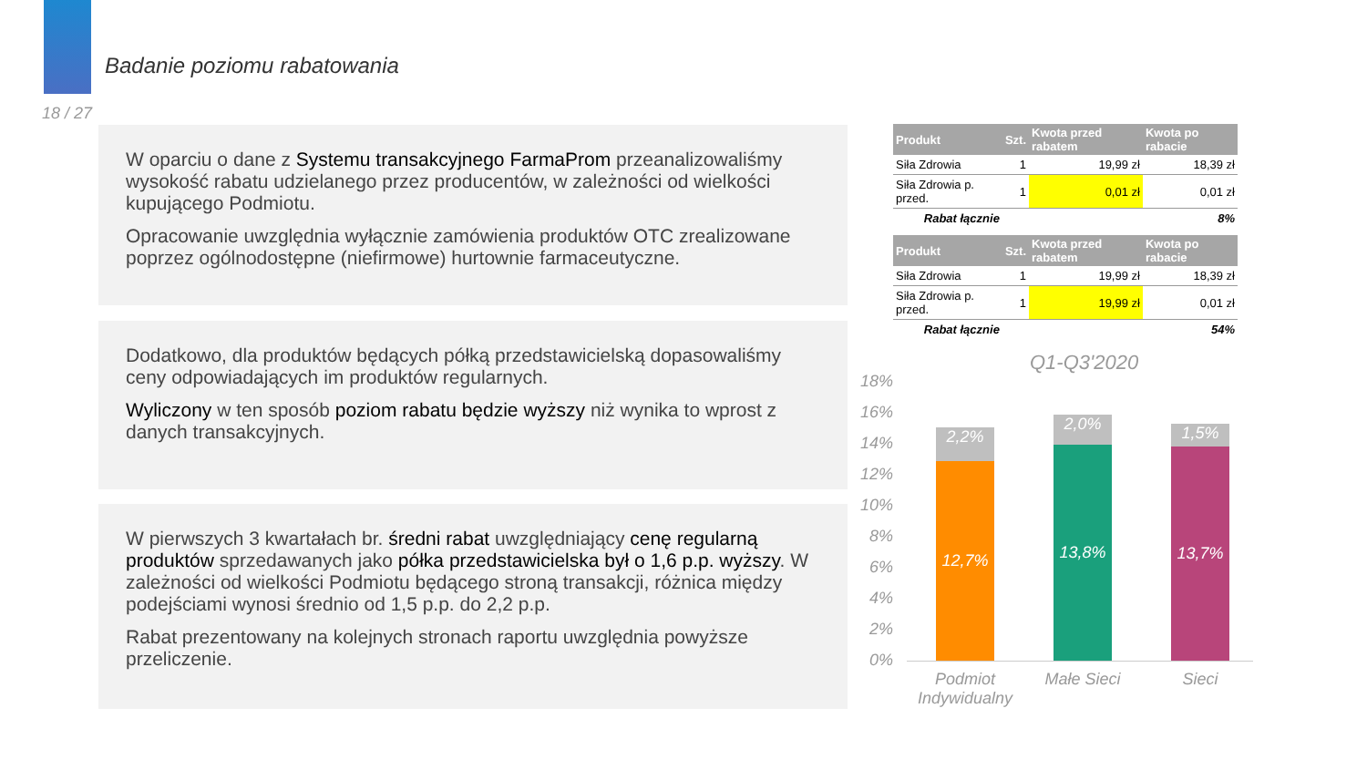Badanie poziomu rabatowania
18 / 27
W oparciu o dane z Systemu transakcyjnego FarmaProm przeanalizowaliśmy wysokość rabatu udzielanego przez producentów, w zależności od wielkości kupującego Podmiotu.
Opracowanie uwzględnia wyłącznie zamówienia produktów OTC zrealizowane poprzez ogólnodostępne (niefirmowe) hurtownie farmaceutyczne.
Dodatkowo, dla produktów będących półką przedstawicielską dopasowaliśmy ceny odpowiadających im produktów regularnych.
Wyliczony w ten sposób poziom rabatu będzie wyższy niż wynika to wprost z danych transakcyjnych.
W pierwszych 3 kwartałach br. średni rabat uwzględniający cenę regularną produktów sprzedawanych jako półka przedstawicielska był o 1,6 p.p. wyższy. W zależności od wielkości Podmiotu będącego stroną transakcji, różnica między podejściami wynosi średnio od 1,5 p.p. do 2,2 p.p.
Rabat prezentowany na kolejnych stronach raportu uwzględnia powyższe przeliczenie.
| Produkt | Szt. | Kwota przed rabatem | Kwota po rabacie |
| --- | --- | --- | --- |
| Siła Zdrowia | 1 | 19,99 zł | 18,39 zł |
| Siła Zdrowia p. przed. | 1 | 0,01 zł | 0,01 zł |
| Rabat łącznie | | | 8% |
| Produkt | Szt. | Kwota przed rabatem | Kwota po rabacie |
| --- | --- | --- | --- |
| Siła Zdrowia | 1 | 19,99 zł | 18,39 zł |
| Siła Zdrowia p. przed. | 1 | 19,99 zł | 0,01 zł |
| Rabat łącznie | | | 54% |
Q1-Q3'2020
18%
16%
14%
12%
10%
8%
6%
4%
2%
0%
2,2%
12,7%
2,0%
13,8%
1,5%
13,7%
Podmiot Indywidualny
Małe Sieci Sieci